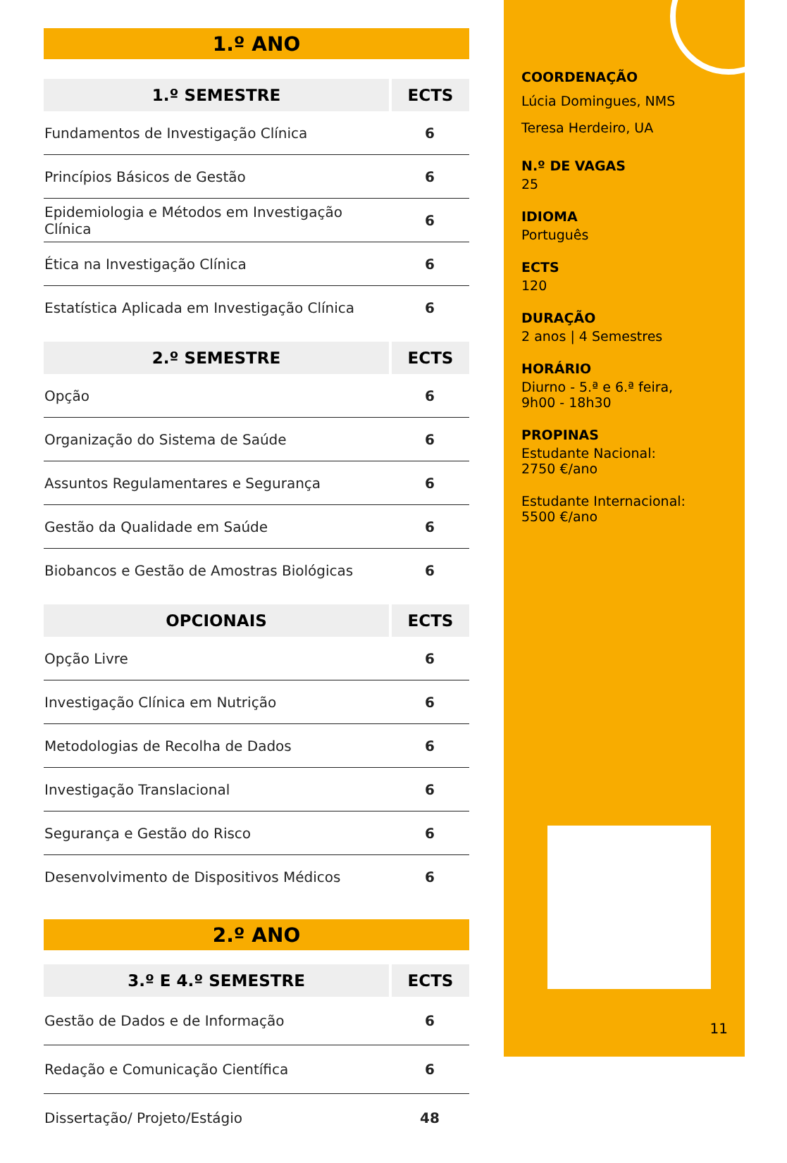1.º ANO
| 1.º SEMESTRE | ECTS |
| --- | --- |
| Fundamentos de Investigação Clínica | 6 |
| Princípios Básicos de Gestão | 6 |
| Epidemiologia e Métodos em Investigação Clínica | 6 |
| Ética na Investigação Clínica | 6 |
| Estatística Aplicada em Investigação Clínica | 6 |
| 2.º SEMESTRE | ECTS |
| --- | --- |
| Opção | 6 |
| Organização do Sistema de Saúde | 6 |
| Assuntos Regulamentares e Segurança | 6 |
| Gestão da Qualidade em Saúde | 6 |
| Biobancos e Gestão de Amostras Biológicas | 6 |
| OPCIONAIS | ECTS |
| --- | --- |
| Opção Livre | 6 |
| Investigação Clínica em Nutrição | 6 |
| Metodologias de Recolha de Dados | 6 |
| Investigação Translacional | 6 |
| Segurança e Gestão do Risco | 6 |
| Desenvolvimento de Dispositivos Médicos | 6 |
2.º ANO
| 3.º E 4.º SEMESTRE | ECTS |
| --- | --- |
| Gestão de Dados e de Informação | 6 |
| Redação e Comunicação Científica | 6 |
| Dissertação/ Projeto/Estágio | 48 |
COORDENAÇÃO
Lúcia Domingues, NMS
Teresa Herdeiro, UA
N.º DE VAGAS
25
IDIOMA
Português
ECTS
120
DURAÇÃO
2 anos | 4 Semestres
HORÁRIO
Diurno - 5.ª e 6.ª feira,
9h00 - 18h30
PROPINAS
Estudante Nacional:
2750 €/ano
Estudante Internacional:
5500 €/ano
11